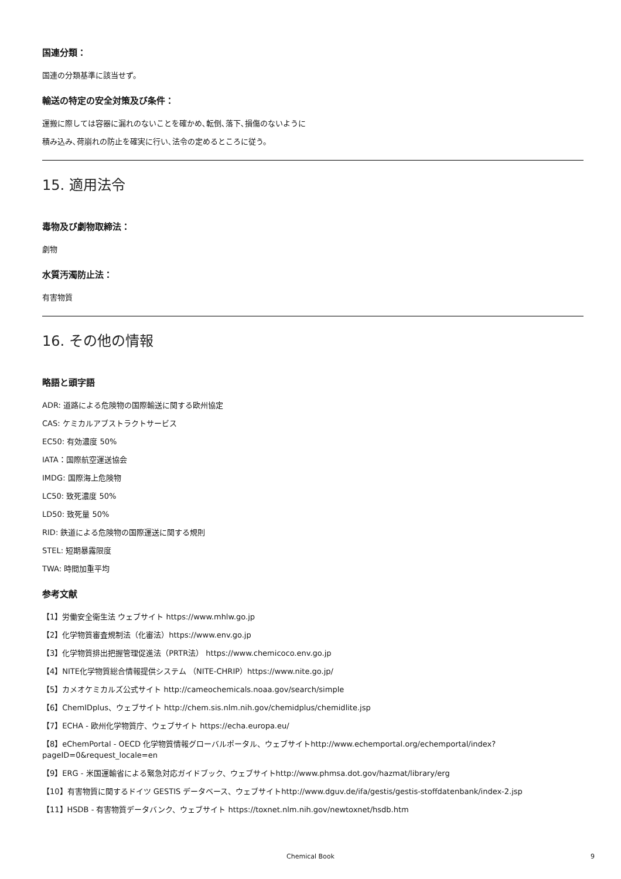国連分類：
国連の分類基準に該当せず。
輸送の特定の安全対策及び条件：
運搬に際しては容器に漏れのないことを確かめ､転倒､落下､損傷のないように
積み込み､荷崩れの防止を確実に行い､法令の定めるところに従う。
15. 適用法令
毒物及び劇物取締法：
劇物
水質汚濁防止法：
有害物質
16. その他の情報
略語と頭字語
ADR: 道路による危険物の国際輸送に関する欧州協定
CAS: ケミカルアブストラクトサービス
EC50: 有効濃度 50%
IATA：国際航空運送協会
IMDG: 国際海上危険物
LC50: 致死濃度 50%
LD50: 致死量 50%
RID: 鉄道による危険物の国際運送に関する規則
STEL: 短期暴露限度
TWA: 時間加重平均
参考文献
【1】労働安全衛生法 ウェブサイト https://www.mhlw.go.jp
【2】化学物質審査規制法（化審法）https://www.env.go.jp
【3】化学物質排出把握管理促進法（PRTR法） https://www.chemicoco.env.go.jp
【4】NITE化学物質総合情報提供システム （NITE-CHRIP）https://www.nite.go.jp/
【5】カメオケミカルズ公式サイト http://cameochemicals.noaa.gov/search/simple
【6】ChemIDplus、ウェブサイト http://chem.sis.nlm.nih.gov/chemidplus/chemidlite.jsp
【7】ECHA - 欧州化学物質庁、ウェブサイト https://echa.europa.eu/
【8】eChemPortal - OECD 化学物質情報グローバルポータル、ウェブサイトhttp://www.echemportal.org/echemportal/index?
pageID=0&request_locale=en
【9】ERG - 米国運輸省による緊急対応ガイドブック、ウェブサイトhttp://www.phmsa.dot.gov/hazmat/library/erg
【10】有害物質に関するドイツ GESTIS データベース、ウェブサイトhttp://www.dguv.de/ifa/gestis/gestis-stoffdatenbank/index-2.jsp
【11】HSDB - 有害物質データバンク、ウェブサイト https://toxnet.nlm.nih.gov/newtoxnet/hsdb.htm
Chemical Book 9